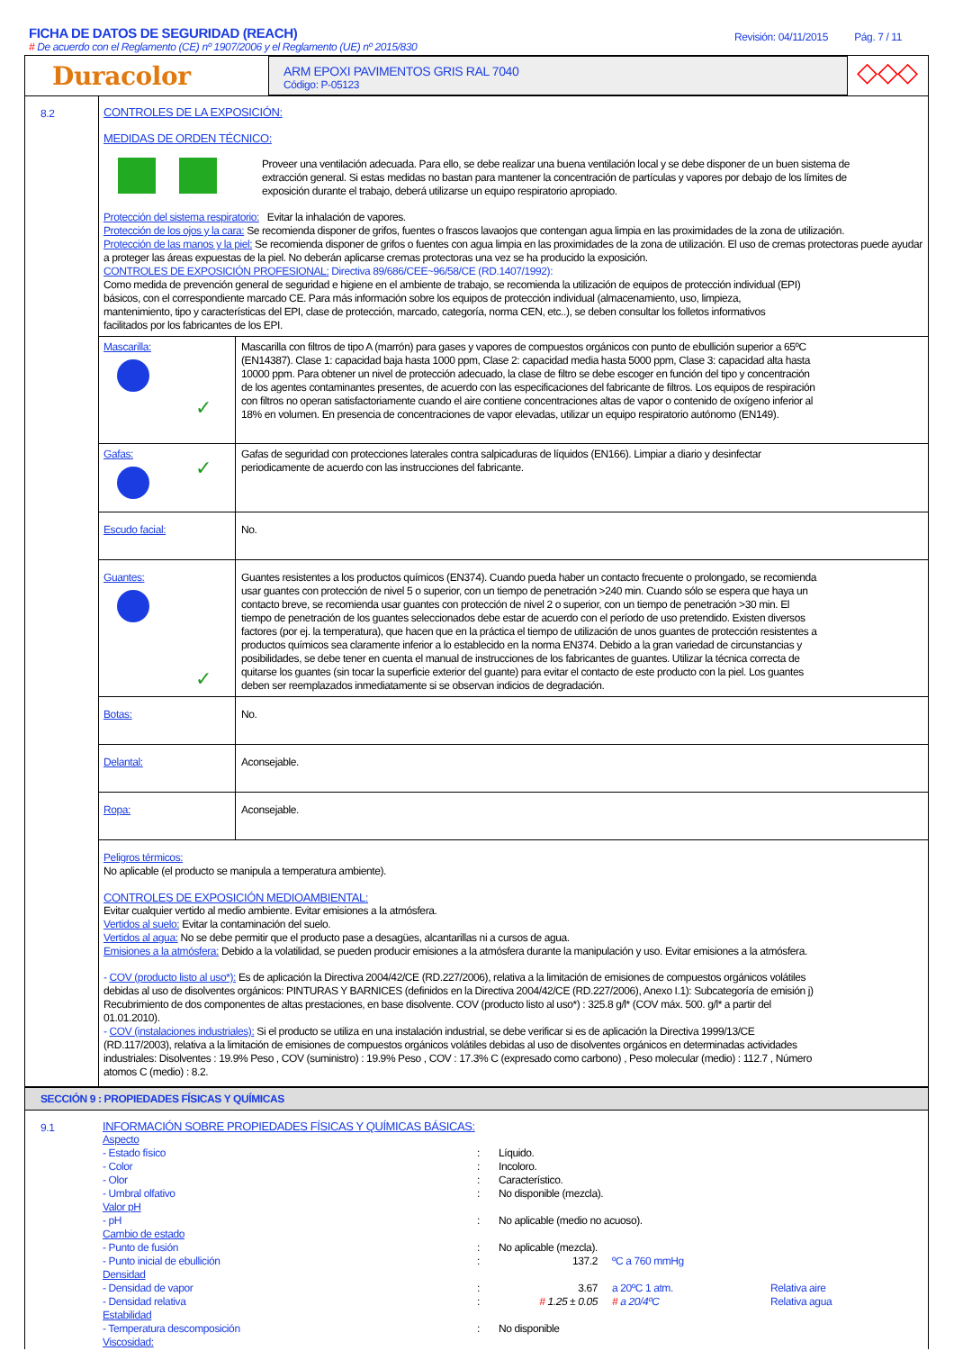FICHA DE DATOS DE SEGURIDAD (REACH)
# De acuerdo con el Reglamento (CE) nº 1907/2006 y el Reglamento (UE) nº 2015/830
Revisión: 04/11/2015 Pág. 7 / 11
Duracolor
ARM EPOXI PAVIMENTOS GRIS RAL 7040
Código: P-05123
◇◇◇
8.2
CONTROLES DE LA EXPOSICIÓN:
MEDIDAS DE ORDEN TÉCNICO:
Proveer una ventilación adecuada. Para ello, se debe realizar una buena ventilación local y se debe disponer de un buen sistema de extracción general. Si estas medidas no bastan para mantener la concentración de partículas y vapores por debajo de los límites de exposición durante el trabajo, deberá utilizarse un equipo respiratorio apropiado.
Protección del sistema respiratorio: Evitar la inhalación de vapores.
Protección de los ojos y la cara: Se recomienda disponer de grifos, fuentes o frascos lavaojos que contengan agua limpia en las proximidades de la zona de utilización.
Protección de las manos y la piel: Se recomienda disponer de grifos o fuentes con agua limpia en las proximidades de la zona de utilización. El uso de cremas protectoras puede ayudar a proteger las áreas expuestas de la piel. No deberán aplicarse cremas protectoras una vez se ha producido la exposición.
CONTROLES DE EXPOSICIÓN PROFESIONAL: Directiva 89/686/CEE~96/58/CE (RD.1407/1992):
Como medida de prevención general de seguridad e higiene en el ambiente de trabajo, se recomienda la utilización de equipos de protección individual (EPI) básicos, con el correspondiente marcado CE. Para más información sobre los equipos de protección individual (almacenamiento, uso, limpieza, mantenimiento, tipo y características del EPI, clase de protección, marcado, categoría, norma CEN, etc..), se deben consultar los folletos informativos facilitados por los fabricantes de los EPI.
| Mascarilla: ✓ | Mascarilla con filtros de tipo A (marrón) para gases y vapores de compuestos orgánicos con punto de ebullición superior a 65ºC (EN14387). Clase 1: capacidad baja hasta 1000 ppm, Clase 2: capacidad media hasta 5000 ppm, Clase 3: capacidad alta hasta 10000 ppm. Para obtener un nivel de protección adecuado, la clase de filtro se debe escoger en función del tipo y concentración de los agentes contaminantes presentes, de acuerdo con las especificaciones del fabricante de filtros. Los equipos de respiración con filtros no operan satisfactoriamente cuando el aire contiene concentraciones altas de vapor o contenido de oxígeno inferior al 18% en volumen. En presencia de concentraciones de vapor elevadas, utilizar un equipo respiratorio autónomo (EN149). |
| Gafas: ✓ | Gafas de seguridad con protecciones laterales contra salpicaduras de líquidos (EN166). Limpiar a diario y desinfectar periodicamente de acuerdo con las instrucciones del fabricante. |
| Escudo facial: | No. |
| Guantes: ✓ | Guantes resistentes a los productos químicos (EN374). Cuando pueda haber un contacto frecuente o prolongado, se recomienda usar guantes con protección de nivel 5 o superior, con un tiempo de penetración >240 min. Cuando sólo se espera que haya un contacto breve, se recomienda usar guantes con protección de nivel 2 o superior, con un tiempo de penetración >30 min. El tiempo de penetración de los guantes seleccionados debe estar de acuerdo con el período de uso pretendido. Existen diversos factores (por ej. la temperatura), que hacen que en la práctica el tiempo de utilización de unos guantes de protección resistentes a productos químicos sea claramente inferior a lo establecido en la norma EN374. Debido a la gran variedad de circunstancias y posibilidades, se debe tener en cuenta el manual de instrucciones de los fabricantes de guantes. Utilizar la técnica correcta de quitarse los guantes (sin tocar la superficie exterior del guante) para evitar el contacto de este producto con la piel. Los guantes deben ser reemplazados inmediatamente si se observan indicios de degradación. |
| Botas: | No. |
| Delantal: | Aconsejable. |
| Ropa: | Aconsejable. |
Peligros térmicos:
No aplicable (el producto se manipula a temperatura ambiente).
CONTROLES DE EXPOSICIÓN MEDIOAMBIENTAL:
Evitar cualquier vertido al medio ambiente. Evitar emisiones a la atmósfera.
Vertidos al suelo: Evitar la contaminación del suelo.
Vertidos al agua: No se debe permitir que el producto pase a desagües, alcantarillas ni a cursos de agua.
Emisiones a la atmósfera: Debido a la volatilidad, se pueden producir emisiones a la atmósfera durante la manipulación y uso. Evitar emisiones a la atmósfera.
- COV (producto listo al uso*): Es de aplicación la Directiva 2004/42/CE (RD.227/2006), relativa a la limitación de emisiones de compuestos orgánicos volátiles debidas al uso de disolventes orgánicos: PINTURAS Y BARNICES (definidos en la Directiva 2004/42/CE (RD.227/2006), Anexo I.1): Subcategoría de emisión j) Recubrimiento de dos componentes de altas prestaciones, en base disolvente. COV (producto listo al uso*) : 325.8 g/l* (COV máx. 500. g/l* a partir del 01.01.2010).
- COV (instalaciones industriales): Si el producto se utiliza en una instalación industrial, se debe verificar si es de aplicación la Directiva 1999/13/CE (RD.117/2003), relativa a la limitación de emisiones de compuestos orgánicos volátiles debidas al uso de disolventes orgánicos en determinadas actividades industriales: Disolventes : 19.9% Peso , COV (suministro) : 19.9% Peso , COV : 17.3% C (expresado como carbono) , Peso molecular (medio) : 112.7 , Número atomos C (medio) : 8.2.
SECCIÓN 9 : PROPIEDADES FÍSICAS Y QUÍMICAS
9.1
INFORMACIÓN SOBRE PROPIEDADES FÍSICAS Y QUÍMICAS BÁSICAS:
| Aspecto | | | | |
| - Estado físico | : | Líquido. | | |
| - Color | : | Incoloro. | | |
| - Olor | : | Característico. | | |
| - Umbral olfativo | : | No disponible (mezcla). | | |
| Valor pH | | | | |
| - pH | : | No aplicable (medio no acuoso). | | |
| Cambio de estado | | | | |
| - Punto de fusión | : | No aplicable (mezcla). | | |
| - Punto inicial de ebullición | : | 137.2 | ºC a 760 mmHg | |
| Densidad | | | | |
| - Densidad de vapor | : | 3.67 | a 20ºC 1 atm. | Relativa aire |
| - Densidad relativa | : | # 1.25 ± 0.05 | # a 20/4ºC | Relativa agua |
| Estabilidad | | | | |
| - Temperatura descomposición | : | No disponible | | |
| Viscosidad: | | | | |